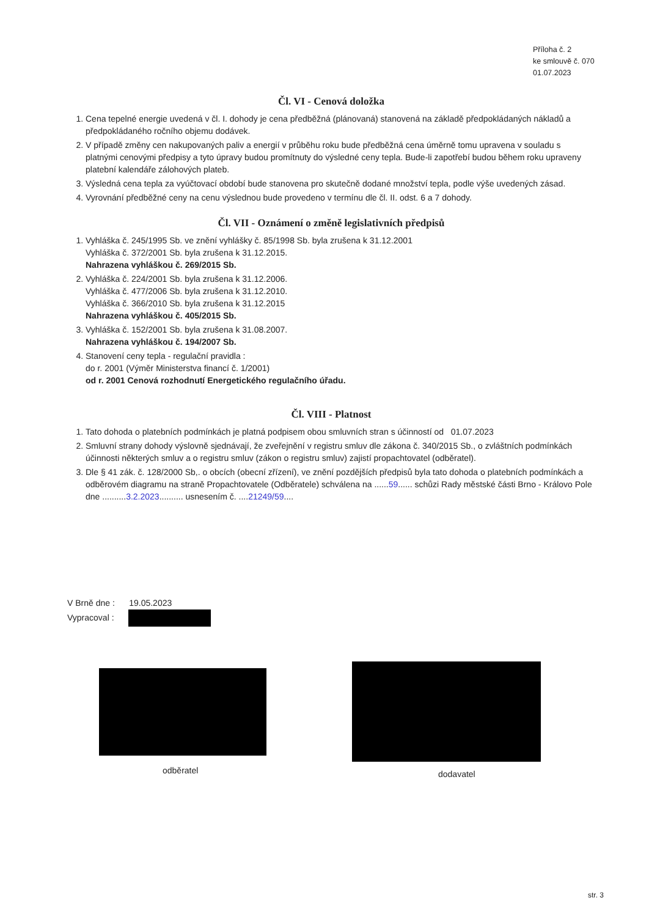Příloha č. 2
ke smlouvě č. 070
01.07.2023
Čl. VI - Cenová doložka
1. Cena tepelné energie uvedená v čl. I. dohody je cena předběžná (plánovaná) stanovená na základě předpokládaných nákladů a předpokládaného ročního objemu dodávek.
2. V případě změny cen nakupovaných paliv a energií v průběhu roku bude předběžná cena úměrně tomu upravena v souladu s platnými cenovými předpisy a tyto úpravy budou promítnuty do výsledné ceny tepla. Bude-li zapotřebí budou během roku upraveny platební kalendáře zálohových plateb.
3. Výsledná cena tepla za vyúčtovací období bude stanovena pro skutečně dodané množství tepla, podle výše uvedených zásad.
4. Vyrovnání předběžné ceny na cenu výslednou bude provedeno v termínu dle čl. II. odst. 6 a 7 dohody.
Čl. VII - Oznámení o změně legislativních předpisů
1. Vyhláška č. 245/1995 Sb. ve znění vyhlášky č. 85/1998 Sb. byla zrušena k 31.12.2001
Vyhláška č. 372/2001 Sb. byla zrušena k 31.12.2015.
Nahrazena vyhláškou č. 269/2015 Sb.
2. Vyhláška č. 224/2001 Sb. byla zrušena k 31.12.2006.
Vyhláška č. 477/2006 Sb. byla zrušena k 31.12.2010.
Vyhláška č. 366/2010 Sb. byla zrušena k 31.12.2015
Nahrazena vyhláškou č. 405/2015 Sb.
3. Vyhláška č. 152/2001 Sb. byla zrušena k 31.08.2007.
Nahrazena vyhláškou č. 194/2007 Sb.
4. Stanovení ceny tepla - regulační pravidla :
do r. 2001 (Výměr Ministerstva financí č. 1/2001)
od r. 2001 Cenová rozhodnutí Energetického regulačního úřadu.
Čl. VIII - Platnost
1. Tato dohoda o platebních podmínkách je platná podpisem obou smluvních stran s účinností od 01.07.2023
2. Smluvní strany dohody výslovně sjednávají, že zveřejnění v registru smluv dle zákona č. 340/2015 Sb., o zvláštních podmínkách účinnosti některých smluv a o registru smluv (zákon o registru smluv) zajistí propachtovatel (odběratel).
3. Dle § 41 zák. č. 128/2000 Sb,. o obcích (obecní zřízení), ve znění pozdějších předpisů byla tato dohoda o platebních podmínkách a odběrovém diagramu na straně Propachtovatele (Odběratele) schválena na ......59...... schůzi Rady městské části Brno - Královo Pole dne ..........3.2.2023.......... usnesením č. ....21249/59....
V Brně dne : 19.05.2023
Vypracoval :
odběratel dodavatel
str. 3